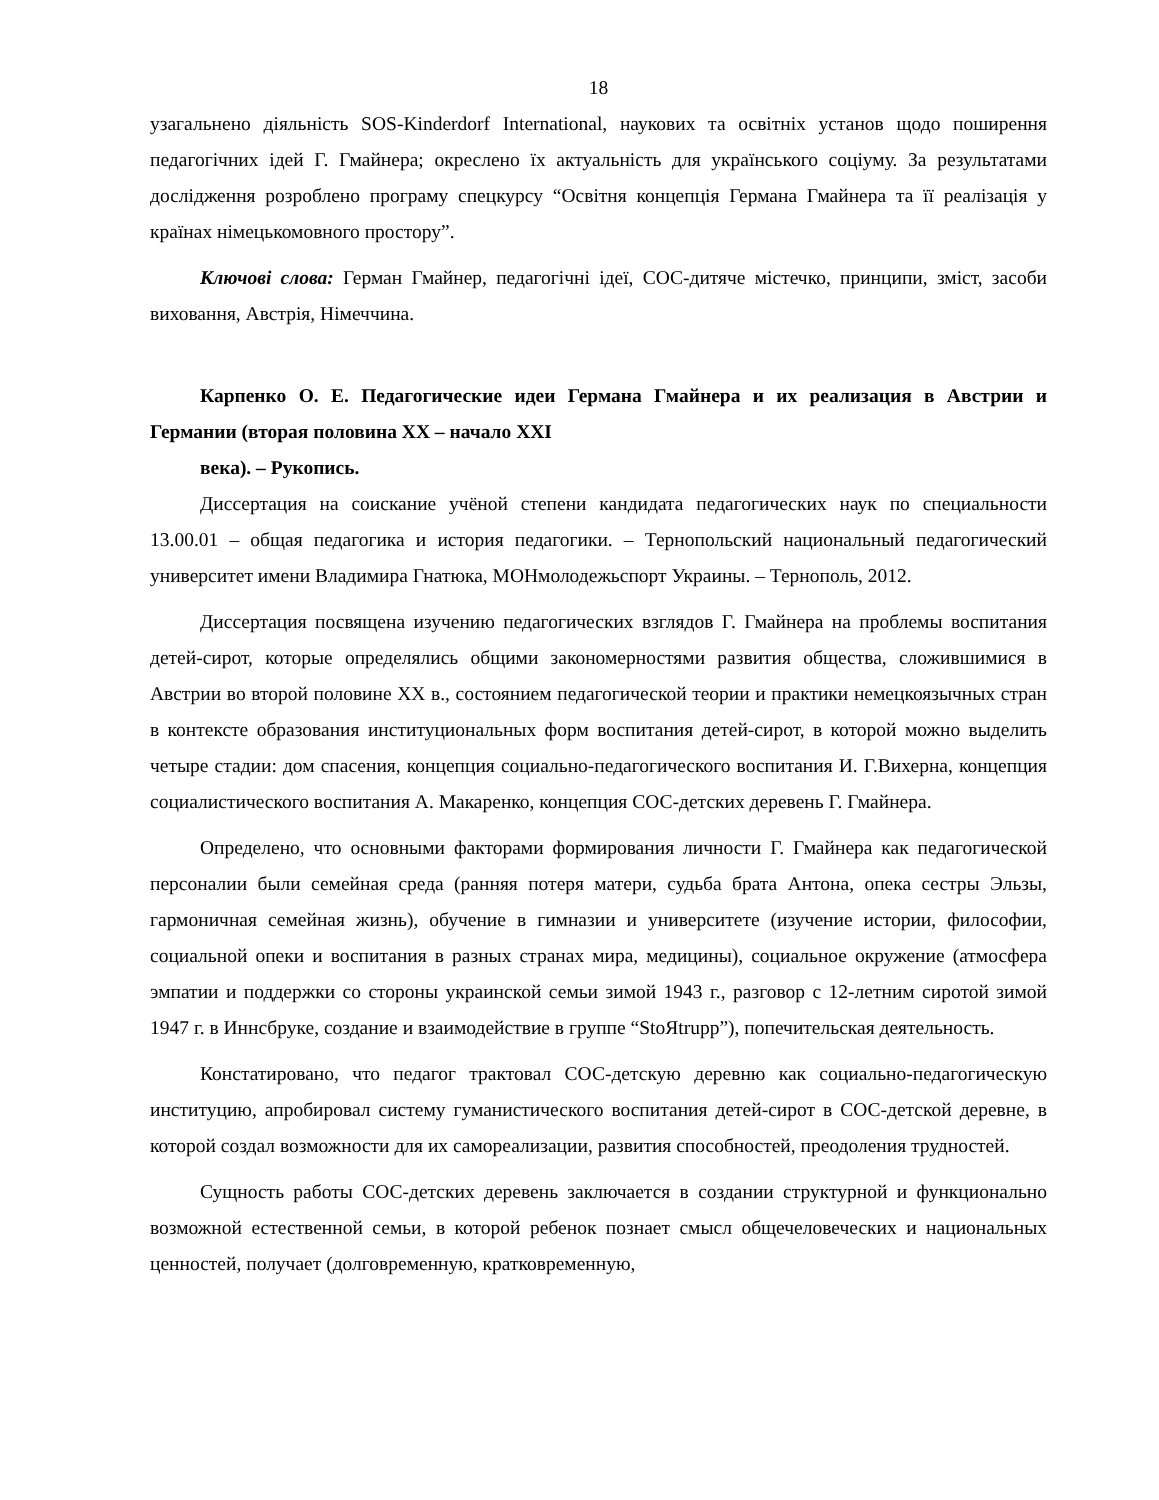18
узагальнено діяльність SOS-Kinderdorf International, наукових та освітніх установ щодо поширення педагогічних ідей Г. Гмайнера; окреслено їх актуальність для українського соціуму. За результатами дослідження розроблено програму спецкурсу “Освітня концепція Германа Гмайнера та її реалізація у країнах німецькомовного простору”.
Ключові слова: Герман Гмайнер, педагогічні ідеї, СОС-дитяче містечко, принципи, зміст, засоби виховання, Австрія, Німеччина.
Карпенко О. Е. Педагогические идеи Германа Гмайнера и их реализация в Австрии и Германии (вторая половина ХХ – начало ХХІ
века). – Рукопись.
Диссертация на соискание учёной степени кандидата педагогических наук по специальности 13.00.01 – общая педагогика и история педагогики. – Тернопольский национальный педагогический университет имени Владимира Гнатюка, МОНмолодежьспорт Украины. – Тернополь, 2012.
Диссертация посвящена изучению педагогических взглядов Г. Гмайнера на проблемы воспитания детей-сирот, которые определялись общими закономерностями развития общества, сложившимися в Австрии во второй половине ХХ в., состоянием педагогической теории и практики немецкоязычных стран в контексте образования институциональных форм воспитания детей-сирот, в которой можно выделить четыре стадии: дом спасения, концепция социально-педагогического воспитания И. Г.Вихерна, концепция социалистического воспитания А. Макаренко, концепция СОС-детских деревень Г. Гмайнера.
Определено, что основными факторами формирования личности Г. Гмайнера как педагогической персоналии были семейная среда (ранняя потеря матери, судьба брата Антона, опека сестры Эльзы, гармоничная семейная жизнь), обучение в гимназии и университете (изучение истории, философии, социальной опеки и воспитания в разных странах мира, медицины), социальное окружение (атмосфера эмпатии и поддержки со стороны украинской семьи зимой 1943 г., разговор с 12-летним сиротой зимой 1947 г. в Иннсбруке, создание и взаимодействие в группе “StoЯtrupp”), попечительская деятельность.
Констатировано, что педагог трактовал СОС-детскую деревню как социально-педагогическую институцию, апробировал систему гуманистического воспитания детей-сирот в СОС-детской деревне, в которой создал возможности для их самореализации, развития способностей, преодоления трудностей.
Сущность работы СОС-детских деревень заключается в создании структурной и функционально возможной естественной семьи, в которой ребенок познает смысл общечеловеческих и национальных ценностей, получает (долговременную, кратковременную,